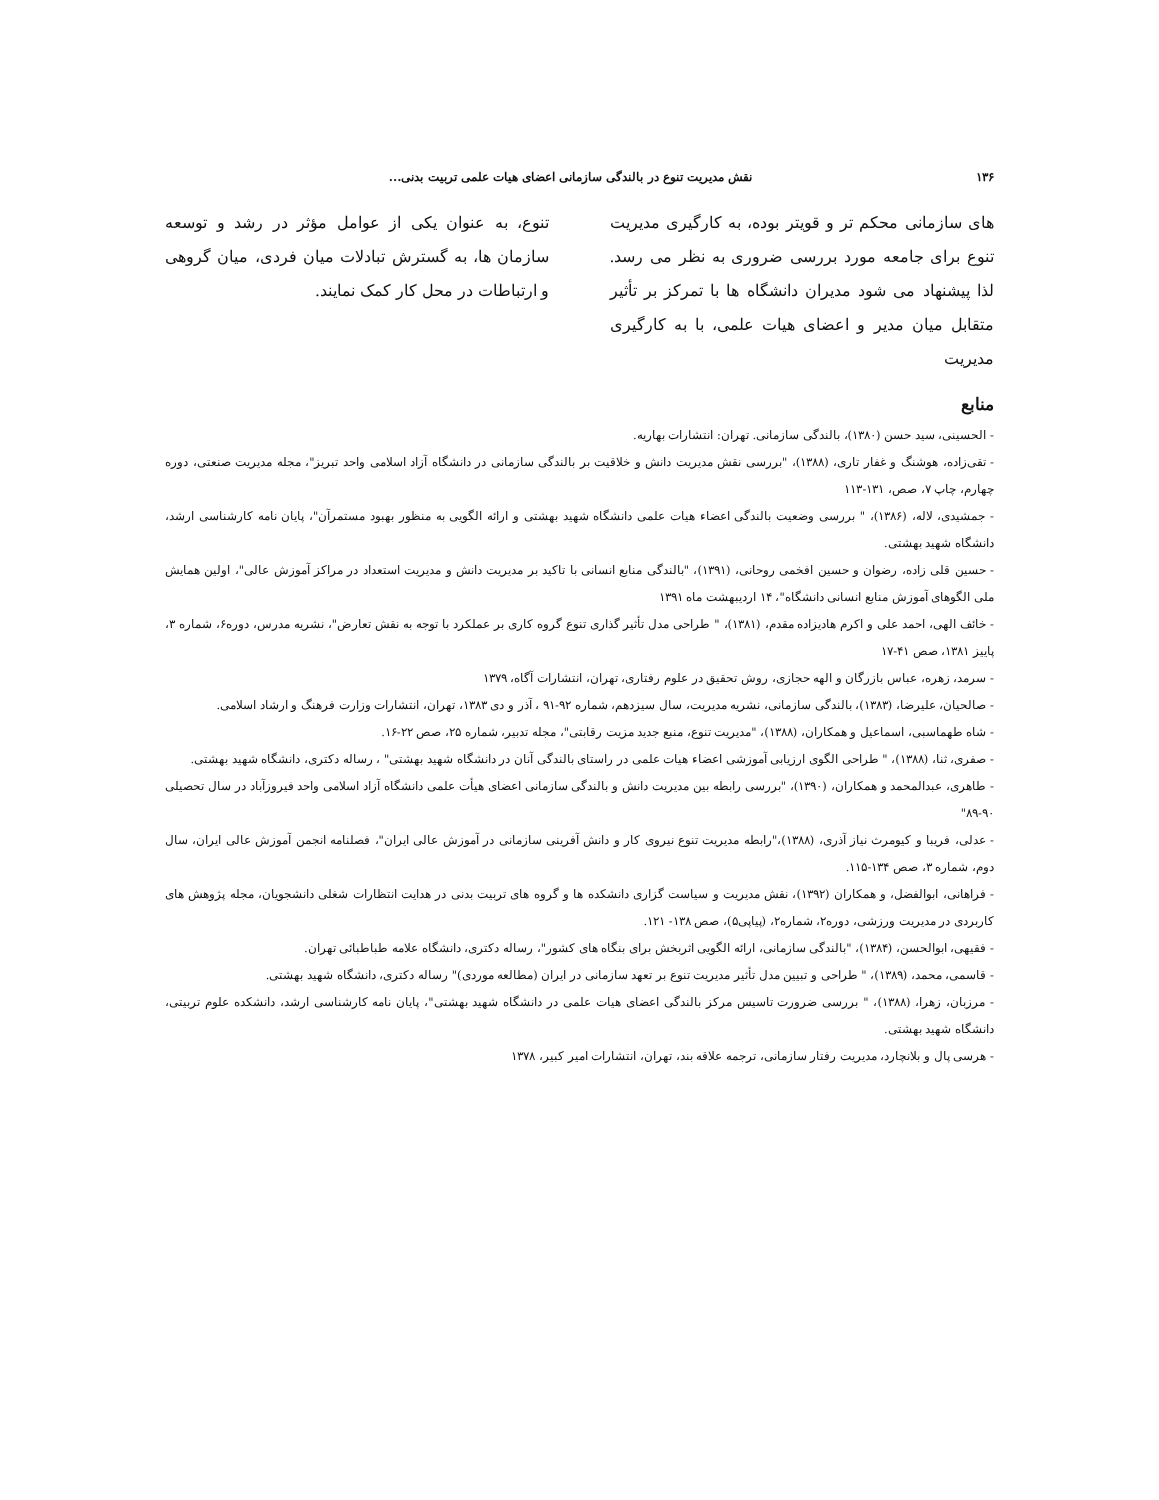۱۳۶ نقش مدیریت تنوع در بالندگی سازمانی اعضای هیات علمی تربیت بدنی...
های سازمانی محکم تر و قویتر بوده، به کارگیری مدیریت تنوع برای جامعه مورد بررسی ضروری به نظر می رسد. لذا پیشنهاد می شود مدیران دانشگاه ها با تمرکز بر تأثیر متقابل میان مدیر و اعضای هیات علمی، با به کارگیری مدیریت
تنوع، به عنوان یکی از عوامل مؤثر در رشد و توسعه سازمان ها، به گسترش تبادلات میان فردی، میان گروهی و ارتباطات در محل کار کمک نمایند.
منابع
- الحسینی، سید حسن (۱۳۸۰)، بالندگی سازمانی. تهران: انتشارات بهاریه.
- تقی‌زاده، هوشنگ و غفار تاری، (۱۳۸۸)، "بررسی نقش مدیریت دانش و خلاقیت بر بالندگی سازمانی در دانشگاه آزاد اسلامی واحد تبریز"، مجله مدیریت صنعتی، دوره چهارم، چاپ ۷، صص، ۱۳۱-۱۱۳
- جمشیدی، لاله، (۱۳۸۶)، " بررسی وضعیت بالندگی اعضاء هیات علمی دانشگاه شهید بهشتی و ارائه الگویی به منظور بهبود مستمرآن"، پایان نامه کارشناسی ارشد، دانشگاه شهید بهشتی.
- حسین قلی زاده، رضوان و حسین افخمی روحانی، (۱۳۹۱)، "بالندگی منابع انسانی با تاکید بر مدیریت دانش و مدیریت استعداد در مراکز آموزش عالی"، اولین همایش ملی الگوهای آموزش منابع انسانی دانشگاه"، ۱۴ اردیبهشت ماه ۱۳۹۱
- خائف الهی، احمد علی و اکرم هادیزاده مقدم، (۱۳۸۱)، " طراحی مدل تأثیر گذاری تنوع گروه کاری بر عملکرد با توجه به نقش تعارض"، نشریه مدرس، دوره۶، شماره ۳، پاییز ۱۳۸۱، صص ۴۱-۱۷
- سرمد، زهره، عباس بازرگان و الهه حجازی، روش تحقیق در علوم رفتاری، تهران، انتشارات آگاه، ۱۳۷۹
- صالحیان، علیرضا، (۱۳۸۳)، بالندگی سازمانی، نشریه مدیریت، سال سیزدهم، شماره ۹۲-۹۱ ، آذر و دی ۱۳۸۳، تهران، انتشارات وزارت فرهنگ و ارشاد اسلامی.
- شاه طهماسبی، اسماعیل و همکاران، (۱۳۸۸)، "مدیریت تنوع، منبع جدید مزیت رقابتی"، مجله تدبیر، شماره ۲۵، صص ۲۲-۱۶.
- صفری، ثنا، (۱۳۸۸)، " طراحی الگوی ارزیابی آموزشی اعضاء هیات علمی در راستای بالندگی آنان در دانشگاه شهید بهشتی" ، رساله دکتری، دانشگاه شهید بهشتی.
- طاهری، عبدالمحمد و همکاران، (۱۳۹۰)، "بررسی رابطه بین مدیریت دانش و بالندگی سازمانی اعضای هیأت علمی دانشگاه آزاد اسلامی واحد فیروزآباد در سال تحصیلی ۹۰-۸۹"
- عدلی، فریبا و کیومرث نیاز آذری، (۱۳۸۸)،"رابطه مدیریت تنوع نیروی کار و دانش آفرینی سازمانی در آموزش عالی ایران"، فصلنامه انجمن آموزش عالی ایران، سال دوم، شماره ۳، صص ۱۳۴-۱۱۵.
- فراهانی، ابوالفضل، و همکاران (۱۳۹۲)، نقش مدیریت و سیاست گزاری دانشکده ها و گروه های تربیت بدنی در هدایت انتظارات شغلی دانشجویان، مجله پژوهش های کاربردی در مدیریت ورزشی، دوره۲، شماره۲، (پیاپی۵)، صص ۱۳۸- ۱۲۱.
- فقیهی، ابوالحسن، (۱۳۸۴)، "بالندگی سازمانی، ارائه الگویی اثربخش برای بنگاه های کشور"، رساله دکتری، دانشگاه علامه طباطبائی تهران.
- قاسمی، محمد، (۱۳۸۹)، " طراحی و تبیین مدل تأثیر مدیریت تنوع بر تعهد سازمانی در ایران (مطالعه موردی)" رساله دکتری، دانشگاه شهید بهشتی.
- مرزبان، زهرا، (۱۳۸۸)، " بررسی ضرورت تاسیس مرکز بالندگی اعضای هیات علمی در دانشگاه شهید بهشتی"، پایان نامه کارشناسی ارشد، دانشکده علوم تربیتی، دانشگاه شهید بهشتی.
- هرسی پال و بلانچارد، مدیریت رفتار سازمانی، ترجمه علاقه بند، تهران، انتشارات امیر کبیر، ۱۳۷۸